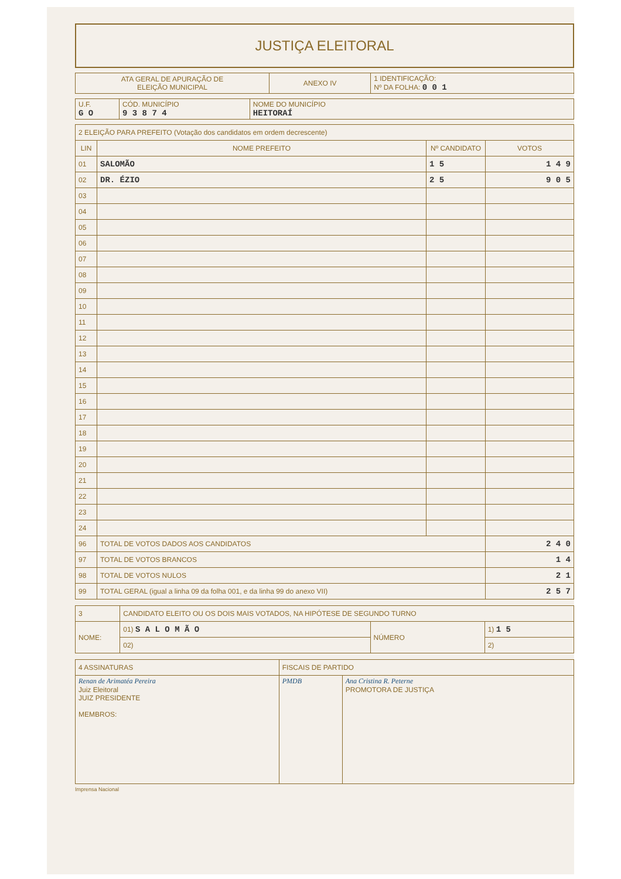JUSTIÇA ELEITORAL
| ATA GERAL DE APURAÇÃO DE ELEIÇÃO MUNICIPAL | ANEXO IV | 1 IDENTIFICAÇÃO: Nº DA FOLHA: 0 0 1 |
| U.F. G O | CÓD. MUNICÍPIO 9 3 8 7 4 | NOME DO MUNICÍPIO HEITORAÍ |
| 2 ELEIÇÃO PARA PREFEITO (Votação dos candidatos em ordem decrescente) | | | |
| LIN | NOME PREFEITO | Nº CANDIDATO | VOTOS |
| 01 | SALOMÃO | 1 5 | 1 4 9 |
| 02 | DR. ÉZIO | 2 5 | 9 0 5 |
| 03 | | | |
| 04 | | | |
| 05 | | | |
| 06 | | | |
| 07 | | | |
| 08 | | | |
| 09 | | | |
| 10 | | | |
| 11 | | | |
| 12 | | | |
| 13 | | | |
| 14 | | | |
| 15 | | | |
| 16 | | | |
| 17 | | | |
| 18 | | | |
| 19 | | | |
| 20 | | | |
| 21 | | | |
| 22 | | | |
| 23 | | | |
| 24 | | | |
| 96 | TOTAL DE VOTOS DADOS AOS CANDIDATOS | | 2 4 0 |
| 97 | TOTAL DE VOTOS BRANCOS | | 1 4 |
| 98 | TOTAL DE VOTOS NULOS | | 2 1 |
| 99 | TOTAL GERAL (igual a linha 09 da folha 001, e da linha 99 do anexo VII) | | 2 5 7 |
| 3 | CANDIDATO ELEITO OU OS DOIS MAIS VOTADOS, NA HIPÓTESE DE SEGUNDO TURNO | | |
| NOME: | 01) S A L O M Ã O | NÚMERO | 1) 1 5 |
| | 02) | | 2) |
| 4 ASSINATURAS | FISCAIS DE PARTIDO | |
| Renan de Arimatéa Pereira Juiz Eleitoral JUIZ PRESIDENTE MEMBROS: | PMDB | Ana Cristina R. Peterne PROMOTORA DE JUSTIÇA |
Imprensa Nacional